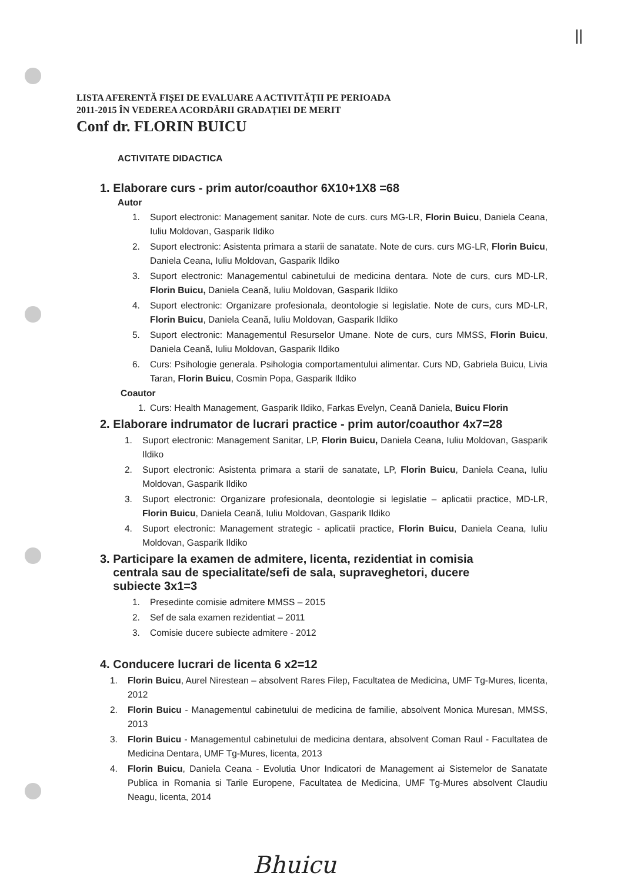||
LISTA AFERENTĂ FIȘEI DE EVALUARE A ACTIVITĂȚII PE PERIOADA
2011-2015 ÎN VEDEREA ACORDĂRII GRADAȚIEI DE MERIT
Conf dr. FLORIN BUICU
ACTIVITATE DIDACTICA
1. Elaborare curs - prim autor/coauthor 6X10+1X8 =68
Autor
1. Suport electronic: Management sanitar. Note de curs. curs MG-LR, Florin Buicu, Daniela Ceana, Iuliu Moldovan, Gasparik Ildiko
2. Suport electronic: Asistenta primara a starii de sanatate. Note de curs. curs MG-LR, Florin Buicu, Daniela Ceana, Iuliu Moldovan, Gasparik Ildiko
3. Suport electronic: Managementul cabinetului de medicina dentara. Note de curs, curs MD-LR, Florin Buicu, Daniela Ceană, Iuliu Moldovan, Gasparik Ildiko
4. Suport electronic: Organizare profesionala, deontologie si legislatie. Note de curs, curs MD-LR, Florin Buicu, Daniela Ceană, Iuliu Moldovan, Gasparik Ildiko
5. Suport electronic: Managementul Resurselor Umane. Note de curs, curs MMSS, Florin Buicu, Daniela Ceană, Iuliu Moldovan, Gasparik Ildiko
6. Curs: Psihologie generala. Psihologia comportamentului alimentar. Curs ND, Gabriela Buicu, Livia Taran, Florin Buicu, Cosmin Popa, Gasparik Ildiko
Coautor
1. Curs: Health Management, Gasparik Ildiko, Farkas Evelyn, Ceană Daniela, Buicu Florin
2. Elaborare indrumator de lucrari practice - prim autor/coauthor 4x7=28
1. Suport electronic: Management Sanitar, LP, Florin Buicu, Daniela Ceana, Iuliu Moldovan, Gasparik Ildiko
2. Suport electronic: Asistenta primara a starii de sanatate, LP, Florin Buicu, Daniela Ceana, Iuliu Moldovan, Gasparik Ildiko
3. Suport electronic: Organizare profesionala, deontologie si legislatie – aplicatii practice, MD-LR, Florin Buicu, Daniela Ceană, Iuliu Moldovan, Gasparik Ildiko
4. Suport electronic: Management strategic - aplicatii practice, Florin Buicu, Daniela Ceana, Iuliu Moldovan, Gasparik Ildiko
3. Participare la examen de admitere, licenta, rezidentiat in comisia
centrala sau de specialitate/sefi de sala, supraveghetori, ducere
subiecte 3x1=3
1. Presedinte comisie admitere MMSS – 2015
2. Sef de sala examen rezidentiat – 2011
3. Comisie ducere subiecte admitere - 2012
4. Conducere lucrari de licenta 6 x2=12
1. Florin Buicu, Aurel Nirestean – absolvent Rares Filep, Facultatea de Medicina, UMF Tg-Mures, licenta, 2012
2. Florin Buicu - Managementul cabinetului de medicina de familie, absolvent Monica Muresan, MMSS, 2013
3. Florin Buicu - Managementul cabinetului de medicina dentara, absolvent Coman Raul - Facultatea de Medicina Dentara, UMF Tg-Mures, licenta, 2013
4. Florin Buicu, Daniela Ceana - Evolutia Unor Indicatori de Management ai Sistemelor de Sanatate Publica in Romania si Tarile Europene, Facultatea de Medicina, UMF Tg-Mures absolvent Claudiu Neagu, licenta, 2014
Bhuicu